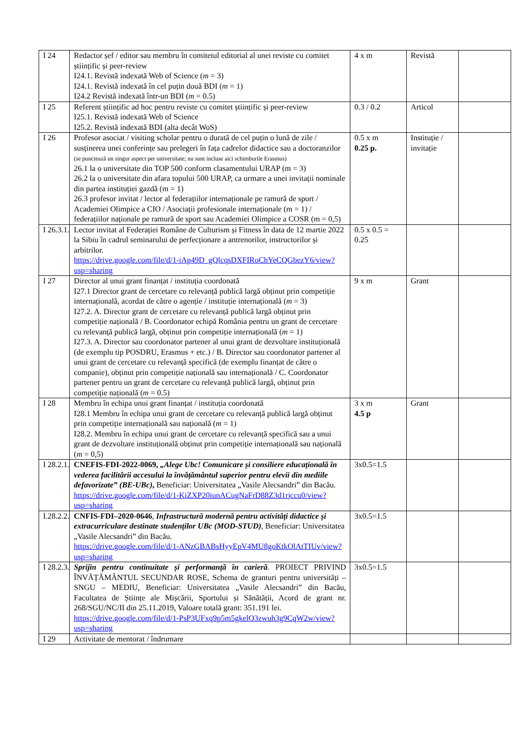| I 24 | Redactor șef / editor sau membru în comitetul editorial al unei reviste cu comitet științific și peer-review I24.1. Revistă indexată Web of Science ( m = 3) I24.1. Revistă indexată în cel puțin două BDI ( m = 1) I24.2 Revistă indexată într-un BDI ( m = 0.5) | 4 x m | Revistă | |
| I 25 | Referent științific ad hoc pentru reviste cu comitet științific și peer-review I25.1. Revistă indexată Web of Science I25.2. Revistă indexată BDI (alta decât WoS) | 0.3 / 0.2 | Articol | |
| I 26 | Profesor asociat / visiting scholar pentru o durată de cel puțin o lună de zile / susținerea unei conferințe sau prelegeri în fața cadrelor didactice sau a doctoranzilor (se punctează un singur aspect per universitate; nu sunt incluse aici schimburile Erasmus) 26.1 la o universitate din TOP 500 conform clasamentului URAP (m = 3) 26.2 la o universitate din afara topului 500 URAP, ca urmare a unei invitații nominale din partea instituției gazdă (m = 1) 26.3 profesor invitat / lector al federațiilor internaționale pe ramură de sport / Academiei Olimpice a CIO / Asociații profesionale internaționale (m = 1) / federațiilor naționale pe ramură de sport sau Academiei Olimpice a COSR (m = 0,5) | 0.5 x m 0.25 p. | Instituție / invitație | |
| I 26.3.1. | Lector invitat al Federației Române de Culturism și Fitness în data de 12 martie 2022 la Sibiu în cadrul seminarului de perfecționare a antrenorilor, instructorilor și arbitrilor. https://drive.google.com/file/d/1-iAp49D_gQlcqsDXFIRoChYeCQGbezY6/view?usp=sharing | 0.5 x 0.5 = 0.25 | | |
| I 27 | Director al unui grant finanțat / instituția coordonată I27.1 Director grant de cercetare cu relevanță publică largă obținut prin competiție internațională, acordat de către o agenție / instituție internațională ( m = 3) I27.2. A. Director grant de cercetare cu relevanță publică largă obținut prin competiție națională / B. Coordonator echipă România pentru un grant de cercetare cu relevanță publică largă, obținut prin competiție internațională ( m = 1) I27.3. A. Director sau coordonator partener al unui grant de dezvoltare instituțională (de exemplu tip POSDRU, Erasmus + etc.) / B. Director sau coordonator partener al unui grant de cercetare cu relevanță specifică (de exemplu finanțat de către o companie), obținut prin competiție națională sau internațională / C. Coordonator partener pentru un grant de cercetare cu relevanță publică largă, obținut prin competiție națională ( m = 0.5) | 9 x m | Grant | |
| I 28 | Membru în echipa unui grant finanțat / instituția coordonată I28.1 Membru în echipa unui grant de cercetare cu relevanță publică largă obținut prin competiție internațională sau națională ( m = 1) I28.2. Membru în echipa unui grant de cercetare cu relevanță specifică sau a unui grant de dezvoltare instituțională obținut prin competiție internațională sau națională ( m = 0,5) | 3 x m 4.5 p | Grant | |
| I 28.2.1. | CNEFIS-FDI-2022-0069, „Alege Ubc! Comunicare și consiliere educațională în vederea facilitării accesului la învățământul superior pentru elevii din mediile defavorizate” (BE-UBc) , Beneficiar: Universitatea „Vasile Alecsandri” din Bacău. https://drive.google.com/file/d/1-KiZXP20iunACugNaFrD88Z3d1rjccu0/view?usp=sharing | 3x0.5=1.5 | | |
| I.28.2.2. | CNFIS-FDI–2020-0646 , Infrastructură modernă pentru activități didactice și extracurriculare destinate studenților UBc (MOD-STUD) , Beneficiar: Universitatea „Vasile Alecsandri” din Bacău. https://drive.google.com/file/d/1-ANzGBABsHyyEpV4MU8goKtkOlAtTIUv/view?usp=sharing | 3x0.5=1.5 | | |
| I 28.2.3. | Sprijin pentru continuitate și performanță în carieră . PROIECT PRIVIND ÎNVĂȚĂMÂNTUL SECUNDAR ROSE, Schema de granturi pentru universități – SNGU – MEDIU, Beneficiar: Universitatea „Vasile Alecsandri” din Bacău, Facultatea de Științe ale Mișcării, Sportului și Sănătății, Acord de grant nr. 268/SGU/NC/II din 25.11.2019, Valoare totală grant: 351.191 lei. https://drive.google.com/file/d/1-PsP3UFxq9p5m5gkelQ3zwuh3g9CqW2w/view?usp=sharing | 3x0.5=1.5 | | |
| I 29 | Activitate de mentorat / îndrumare | | | |